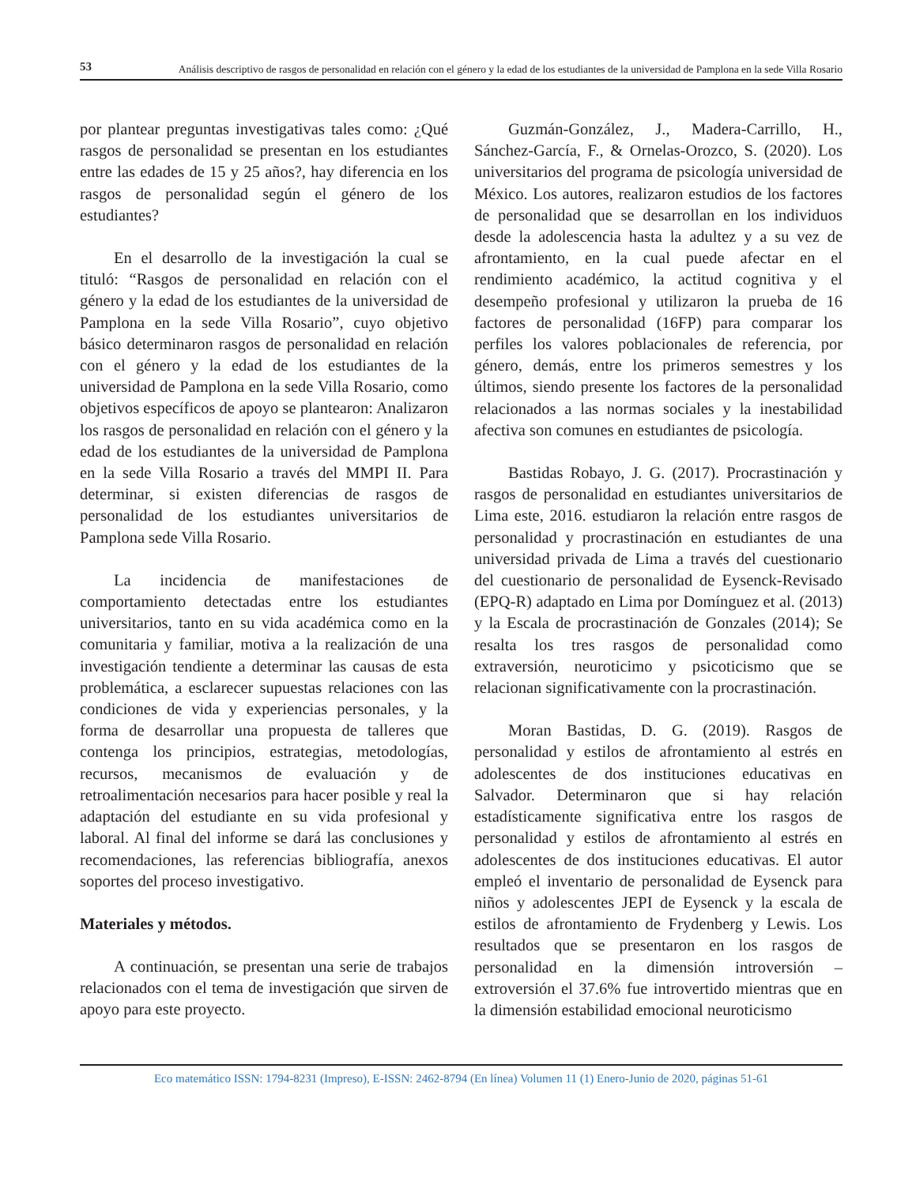53
Análisis descriptivo de rasgos de personalidad en relación con el género y la edad de los estudiantes de la universidad de Pamplona en la sede Villa Rosario
por plantear preguntas investigativas tales como: ¿Qué rasgos de personalidad se presentan en los estudiantes entre las edades de 15 y 25 años?, hay diferencia en los rasgos de personalidad según el género de los estudiantes?
En el desarrollo de la investigación la cual se tituló: “Rasgos de personalidad en relación con el género y la edad de los estudiantes de la universidad de Pamplona en la sede Villa Rosario”, cuyo objetivo básico determinaron rasgos de personalidad en relación con el género y la edad de los estudiantes de la universidad de Pamplona en la sede Villa Rosario, como objetivos específicos de apoyo se plantearon: Analizaron los rasgos de personalidad en relación con el género y la edad de los estudiantes de la universidad de Pamplona en la sede Villa Rosario a través del MMPI II. Para determinar, si existen diferencias de rasgos de personalidad de los estudiantes universitarios de Pamplona sede Villa Rosario.
La incidencia de manifestaciones de comportamiento detectadas entre los estudiantes universitarios, tanto en su vida académica como en la comunitaria y familiar, motiva a la realización de una investigación tendiente a determinar las causas de esta problemática, a esclarecer supuestas relaciones con las condiciones de vida y experiencias personales, y la forma de desarrollar una propuesta de talleres que contenga los principios, estrategias, metodologías, recursos, mecanismos de evaluación y de retroalimentación necesarios para hacer posible y real la adaptación del estudiante en su vida profesional y laboral. Al final del informe se dará las conclusiones y recomendaciones, las referencias bibliografía, anexos soportes del proceso investigativo.
Materiales y métodos.
A continuación, se presentan una serie de trabajos relacionados con el tema de investigación que sirven de apoyo para este proyecto.
Guzmán-González, J., Madera-Carrillo, H., Sánchez-García, F., & Ornelas-Orozco, S. (2020). Los universitarios del programa de psicología universidad de México. Los autores, realizaron estudios de los factores de personalidad que se desarrollan en los individuos desde la adolescencia hasta la adultez y a su vez de afrontamiento, en la cual puede afectar en el rendimiento académico, la actitud cognitiva y el desempeño profesional y utilizaron la prueba de 16 factores de personalidad (16FP) para comparar los perfiles los valores poblacionales de referencia, por género, demás, entre los primeros semestres y los últimos, siendo presente los factores de la personalidad relacionados a las normas sociales y la inestabilidad afectiva son comunes en estudiantes de psicología.
Bastidas Robayo, J. G. (2017). Procrastinación y rasgos de personalidad en estudiantes universitarios de Lima este, 2016. estudiaron la relación entre rasgos de personalidad y procrastinación en estudiantes de una universidad privada de Lima a través del cuestionario del cuestionario de personalidad de Eysenck-Revisado (EPQ-R) adaptado en Lima por Domínguez et al. (2013) y la Escala de procrastinación de Gonzales (2014); Se resalta los tres rasgos de personalidad como extraversión, neuroticimo y psicoticismo que se relacionan significativamente con la procrastinación.
Moran Bastidas, D. G. (2019). Rasgos de personalidad y estilos de afrontamiento al estrés en adolescentes de dos instituciones educativas en Salvador. Determinaron que si hay relación estadísticamente significativa entre los rasgos de personalidad y estilos de afrontamiento al estrés en adolescentes de dos instituciones educativas. El autor empleó el inventario de personalidad de Eysenck para niños y adolescentes JEPI de Eysenck y la escala de estilos de afrontamiento de Frydenberg y Lewis. Los resultados que se presentaron en los rasgos de personalidad en la dimensión introversión – extroversión el 37.6% fue introvertido mientras que en la dimensión estabilidad emocional neuroticismo
Eco matemático ISSN: 1794-8231 (Impreso), E-ISSN: 2462-8794 (En línea) Volumen 11 (1) Enero-Junio de 2020, páginas 51-61